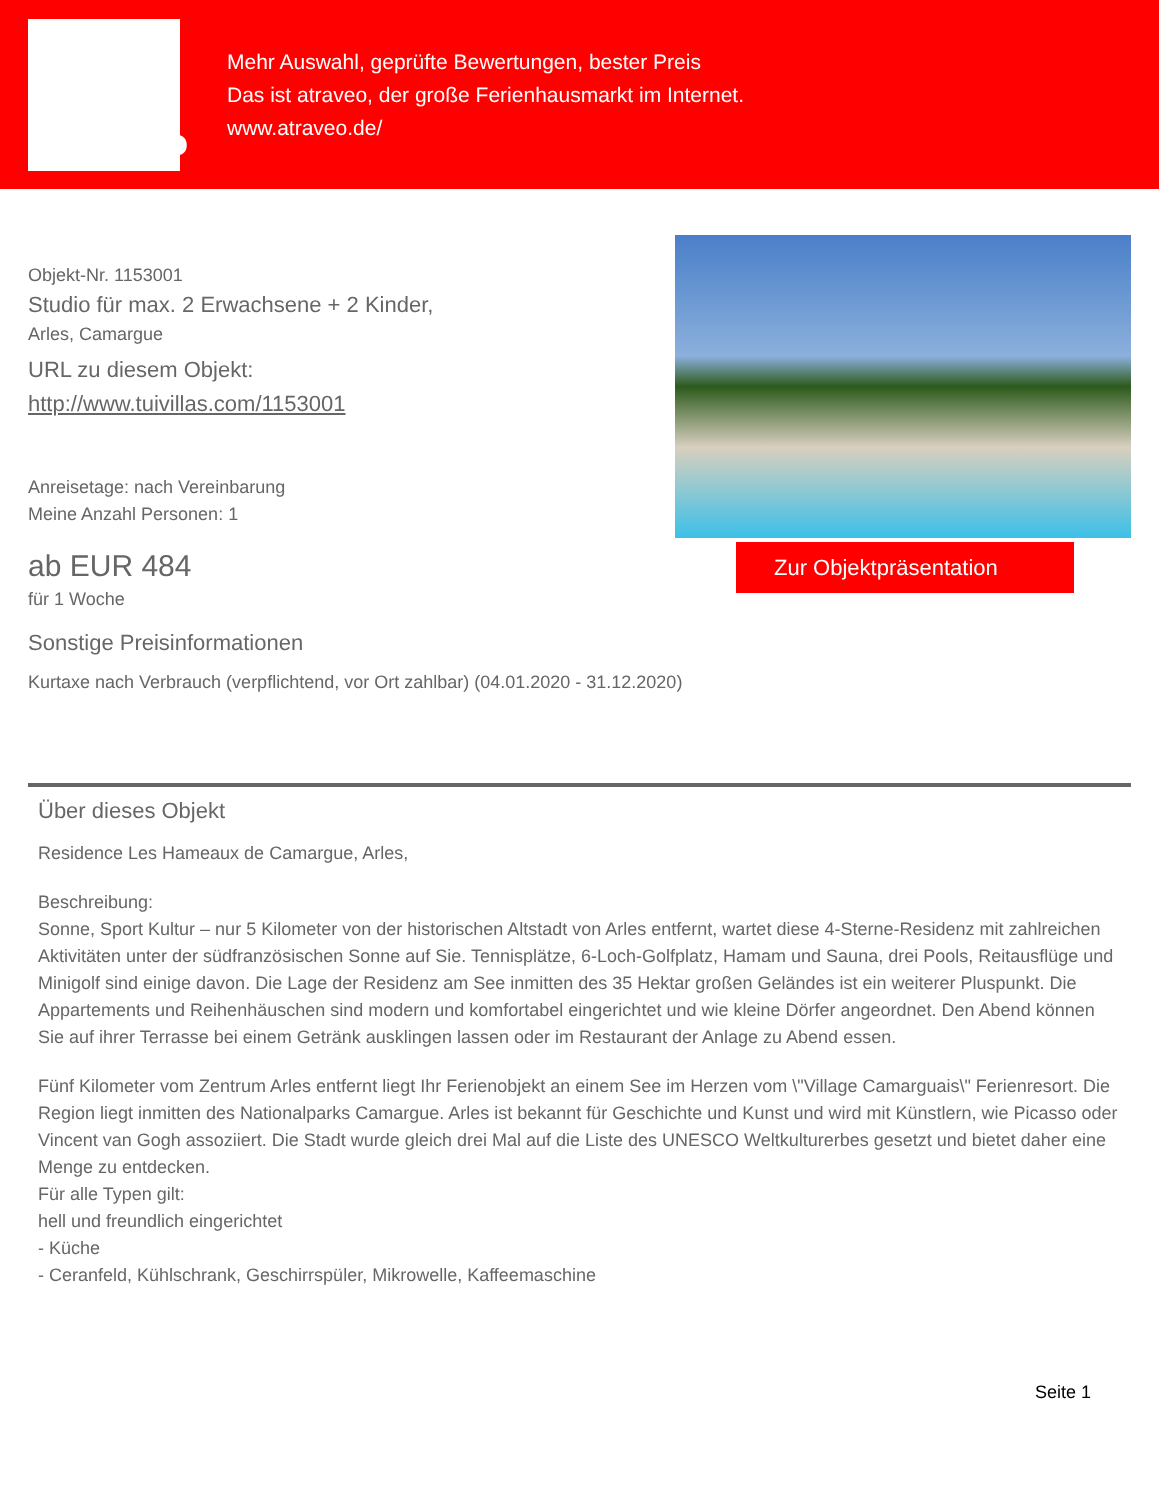atraveo
Mehr Auswahl, geprüfte Bewertungen, bester Preis
Das ist atraveo, der große Ferienhausmarkt im Internet.
www.atraveo.de/
Objekt-Nr. 1153001
Studio für max. 2 Erwachsene + 2 Kinder,
Arles, Camargue
URL zu diesem Objekt:
http://www.tuivillas.com/1153001
Anreisetage: nach Vereinbarung
Meine Anzahl Personen: 1
ab EUR 484
für 1 Woche
Zur Objektpräsentation
Sonstige Preisinformationen
Kurtaxe nach Verbrauch (verpflichtend, vor Ort zahlbar) (04.01.2020 - 31.12.2020)
Über dieses Objekt
Residence Les Hameaux de Camargue, Arles,
Beschreibung:
Sonne, Sport Kultur – nur 5 Kilometer von der historischen Altstadt von Arles entfernt, wartet diese 4-Sterne-Residenz mit zahlreichen Aktivitäten unter der südfranzösischen Sonne auf Sie. Tennisplätze, 6-Loch-Golfplatz, Hamam und Sauna, drei Pools, Reitausflüge und Minigolf sind einige davon. Die Lage der Residenz am See inmitten des 35 Hektar großen Geländes ist ein weiterer Pluspunkt. Die Appartements und Reihenhäuschen sind modern und komfortabel eingerichtet und wie kleine Dörfer angeordnet. Den Abend können Sie auf ihrer Terrasse bei einem Getränk ausklingen lassen oder im Restaurant der Anlage zu Abend essen.
Fünf Kilometer vom Zentrum Arles entfernt liegt Ihr Ferienobjekt an einem See im Herzen vom \"Village Camarguais\" Ferienresort. Die Region liegt inmitten des Nationalparks Camargue. Arles ist bekannt für Geschichte und Kunst und wird mit Künstlern, wie Picasso oder Vincent van Gogh assoziiert. Die Stadt wurde gleich drei Mal auf die Liste des UNESCO Weltkulturerbes gesetzt und bietet daher eine Menge zu entdecken.
Für alle Typen gilt:
hell und freundlich eingerichtet
- Küche
- Ceranfeld, Kühlschrank, Geschirrspüler, Mikrowelle, Kaffeemaschine
Seite 1